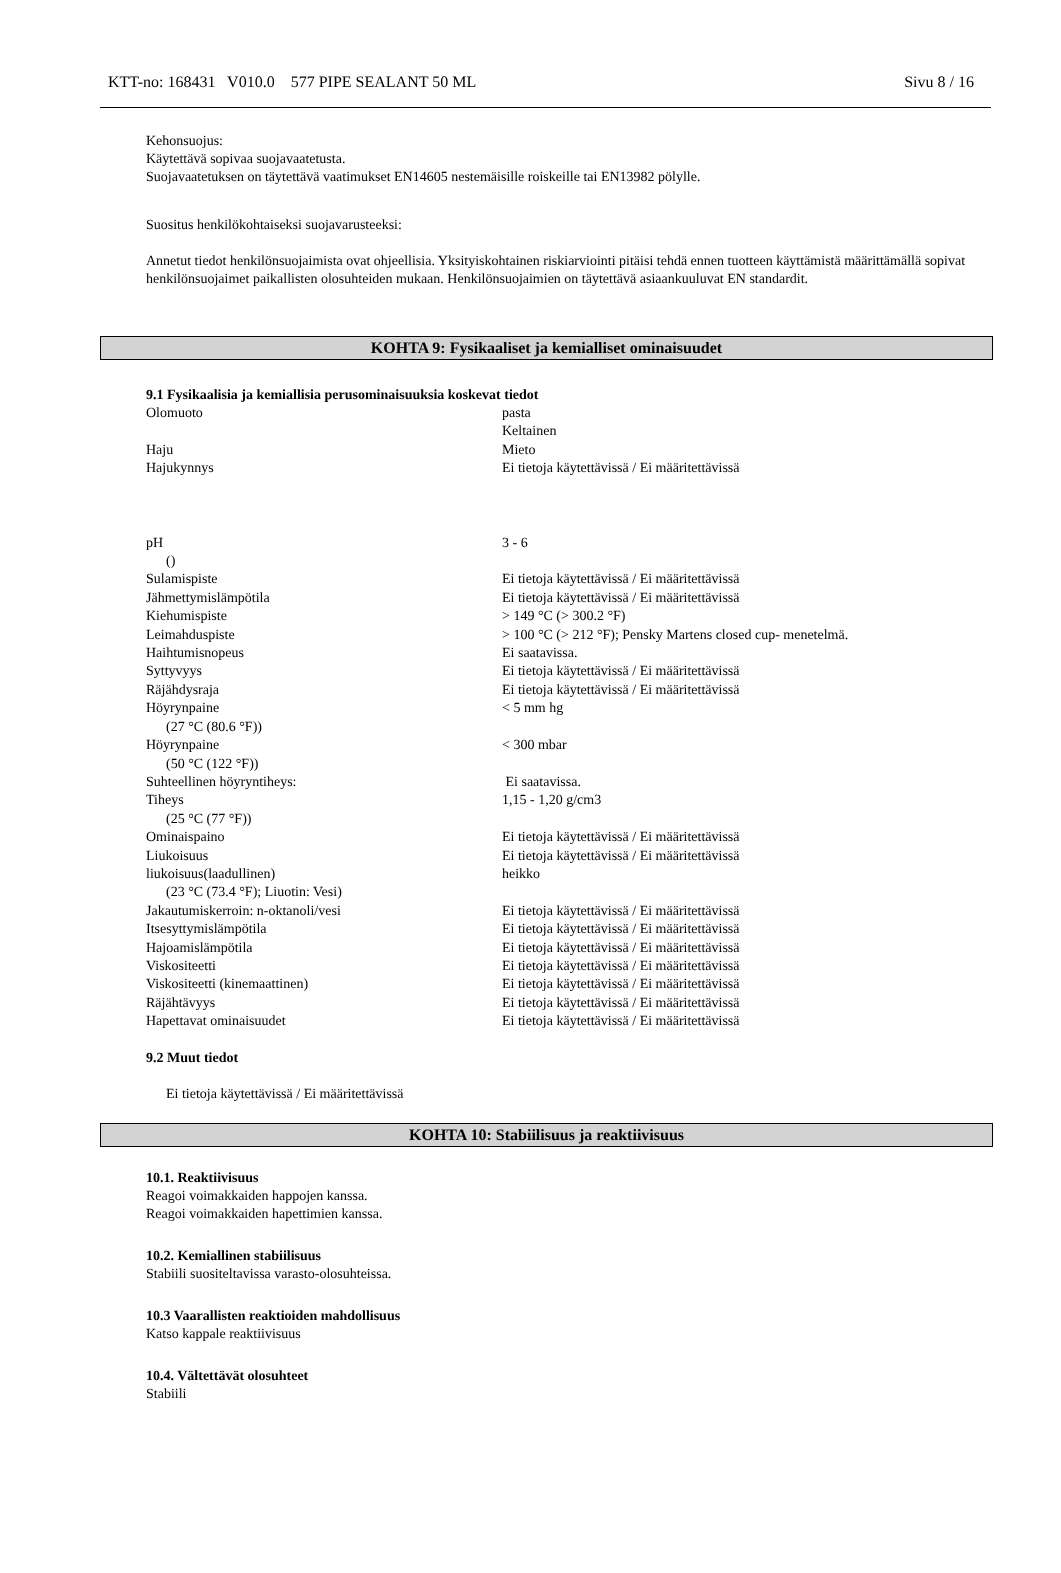KTT-no: 168431 V010.0 577 PIPE SEALANT 50 ML Sivu 8 / 16
Kehonsuojus:
Käytettävä sopivaa suojavaatetusta.
Suojavaatetuksen on täytettävä vaatimukset EN14605 nestemäisille roiskeille tai EN13982 pölylle.
Suositus henkilökohtaiseksi suojavarusteeksi:
Annetut tiedot henkilönsuojaimista ovat ohjeellisia. Yksityiskohtainen riskiarviointi pitäisi tehdä ennen tuotteen käyttämistä määrittämällä sopivat henkilönsuojaimet paikallisten olosuhteiden mukaan. Henkilönsuojaimien on täytettävä asiaankuuluvat EN standardit.
KOHTA 9: Fysikaaliset ja kemialliset ominaisuudet
9.1 Fysikaalisia ja kemiallisia perusominaisuuksia koskevat tiedot
| Olomuoto | pasta |
| | Keltainen |
| Haju | Mieto |
| Hajukynnys | Ei tietoja käytettävissä / Ei määritettävissä |
| pH | 3 - 6 |
| () | |
| Sulamispiste | Ei tietoja käytettävissä / Ei määritettävissä |
| Jähmettymislämpötila | Ei tietoja käytettävissä / Ei määritettävissä |
| Kiehumispiste | > 149 °C (> 300.2 °F) |
| Leimahduspiste | > 100 °C (> 212 °F); Pensky Martens closed cup- menetelmä. |
| Haihtumisnopeus | Ei saatavissa. |
| Syttyvyys | Ei tietoja käytettävissä / Ei määritettävissä |
| Räjähdysraja | Ei tietoja käytettävissä / Ei määritettävissä |
| Höyrynpaine | < 5 mm hg |
| (27 °C (80.6 °F)) | |
| Höyrynpaine | < 300 mbar |
| (50 °C (122 °F)) | |
| Suhteellinen höyryntiheys: | Ei saatavissa. |
| Tiheys | 1,15 - 1,20 g/cm3 |
| (25 °C (77 °F)) | |
| Ominaispaino | Ei tietoja käytettävissä / Ei määritettävissä |
| Liukoisuus | Ei tietoja käytettävissä / Ei määritettävissä |
| liukoisuus(laadullinen) | heikko |
| (23 °C (73.4 °F); Liuotin: Vesi) | |
| Jakautumiskerroin: n-oktanoli/vesi | Ei tietoja käytettävissä / Ei määritettävissä |
| Itsesyttymislämpötila | Ei tietoja käytettävissä / Ei määritettävissä |
| Hajoamislämpötila | Ei tietoja käytettävissä / Ei määritettävissä |
| Viskositeetti | Ei tietoja käytettävissä / Ei määritettävissä |
| Viskositeetti (kinemaattinen) | Ei tietoja käytettävissä / Ei määritettävissä |
| Räjähtävyys | Ei tietoja käytettävissä / Ei määritettävissä |
| Hapettavat ominaisuudet | Ei tietoja käytettävissä / Ei määritettävissä |
9.2 Muut tiedot
Ei tietoja käytettävissä / Ei määritettävissä
KOHTA 10: Stabiilisuus ja reaktiivisuus
10.1. Reaktiivisuus
Reagoi voimakkaiden happojen kanssa.
Reagoi voimakkaiden hapettimien kanssa.
10.2. Kemiallinen stabiilisuus
Stabiili suositeltavissa varasto-olosuhteissa.
10.3 Vaarallisten reaktioiden mahdollisuus
Katso kappale reaktiivisuus
10.4. Vältettävät olosuhteet
Stabiili